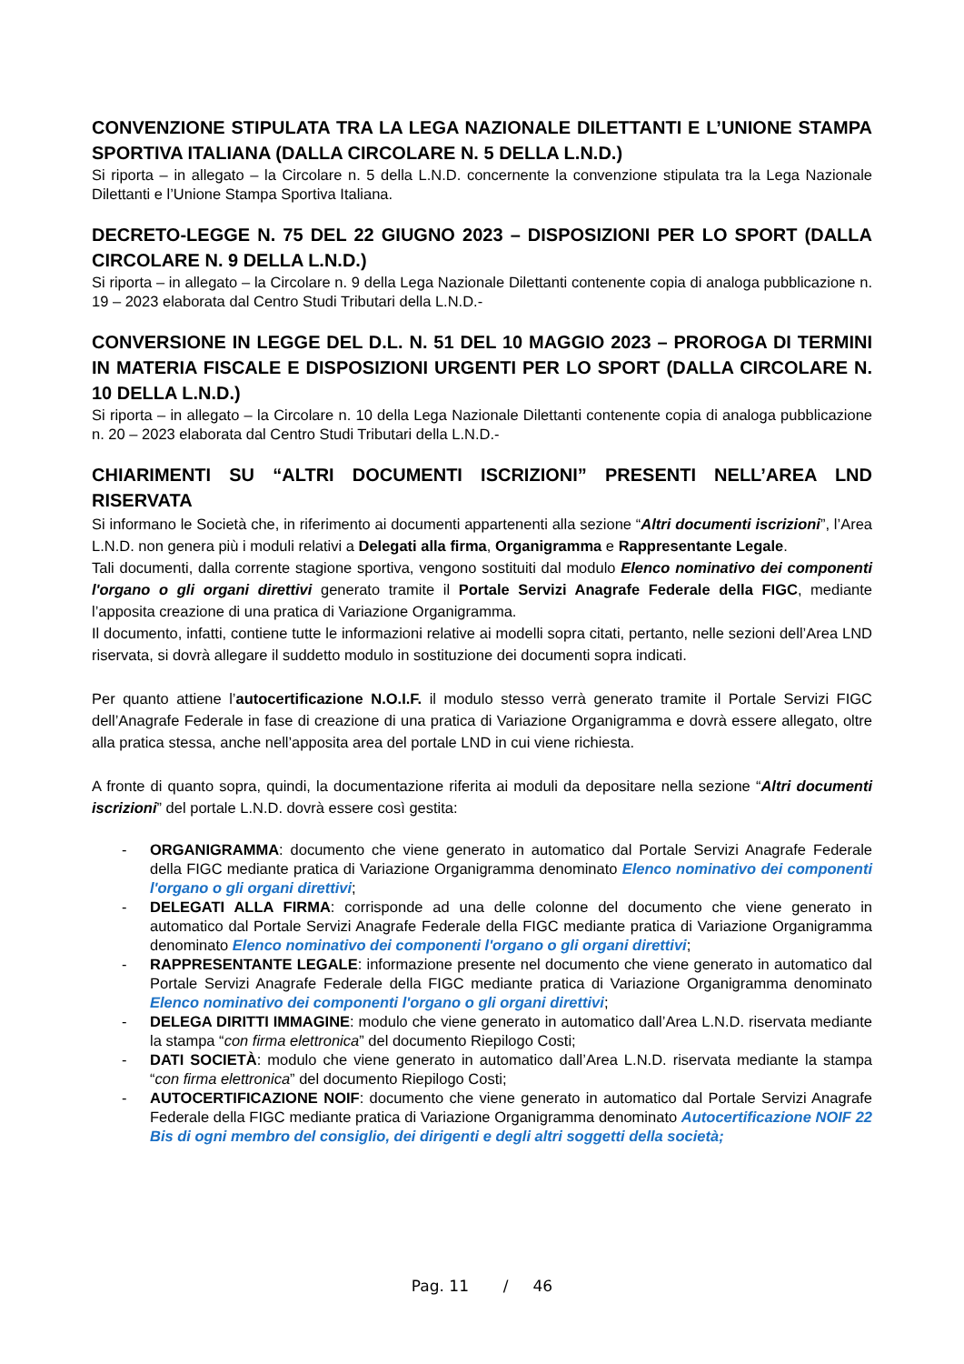CONVENZIONE STIPULATA TRA LA LEGA NAZIONALE DILETTANTI E L’UNIONE STAMPA SPORTIVA ITALIANA (DALLA CIRCOLARE N. 5 DELLA L.N.D.)
Si riporta – in allegato – la Circolare n. 5 della L.N.D. concernente la convenzione stipulata tra la Lega Nazionale Dilettanti e l’Unione Stampa Sportiva Italiana.
DECRETO-LEGGE N. 75 DEL 22 GIUGNO 2023 – DISPOSIZIONI PER LO SPORT (DALLA CIRCOLARE N. 9 DELLA L.N.D.)
Si riporta – in allegato – la Circolare n. 9 della Lega Nazionale Dilettanti contenente copia di analoga pubblicazione n. 19 – 2023 elaborata dal Centro Studi Tributari della L.N.D.-
CONVERSIONE IN LEGGE DEL D.L. N. 51 DEL 10 MAGGIO 2023 – PROROGA DI TERMINI IN MATERIA FISCALE E DISPOSIZIONI URGENTI PER LO SPORT (DALLA CIRCOLARE N. 10 DELLA L.N.D.)
Si riporta – in allegato – la Circolare n. 10 della Lega Nazionale Dilettanti contenente copia di analoga pubblicazione n. 20 – 2023 elaborata dal Centro Studi Tributari della L.N.D.-
CHIARIMENTI SU “ALTRI DOCUMENTI ISCRIZIONI” PRESENTI NELL’AREA LND RISERVATA
Si informano le Società che, in riferimento ai documenti appartenenti alla sezione “Altri documenti iscrizioni”, l’Area L.N.D. non genera più i moduli relativi a Delegati alla firma, Organigramma e Rappresentante Legale.
Tali documenti, dalla corrente stagione sportiva, vengono sostituiti dal modulo Elenco nominativo dei componenti l'organo o gli organi direttivi generato tramite il Portale Servizi Anagrafe Federale della FIGC, mediante l’apposita creazione di una pratica di Variazione Organigramma.
Il documento, infatti, contiene tutte le informazioni relative ai modelli sopra citati, pertanto, nelle sezioni dell’Area LND riservata, si dovrà allegare il suddetto modulo in sostituzione dei documenti sopra indicati.
Per quanto attiene l’autocertificazione N.O.I.F. il modulo stesso verrà generato tramite il Portale Servizi FIGC dell’Anagrafe Federale in fase di creazione di una pratica di Variazione Organigramma e dovrà essere allegato, oltre alla pratica stessa, anche nell’apposita area del portale LND in cui viene richiesta.
A fronte di quanto sopra, quindi, la documentazione riferita ai moduli da depositare nella sezione “Altri documenti iscrizioni” del portale L.N.D. dovrà essere così gestita:
- ORGANIGRAMMA: documento che viene generato in automatico dal Portale Servizi Anagrafe Federale della FIGC mediante pratica di Variazione Organigramma denominato Elenco nominativo dei componenti l'organo o gli organi direttivi;
- DELEGATI ALLA FIRMA: corrisponde ad una delle colonne del documento che viene generato in automatico dal Portale Servizi Anagrafe Federale della FIGC mediante pratica di Variazione Organigramma denominato Elenco nominativo dei componenti l'organo o gli organi direttivi;
- RAPPRESENTANTE LEGALE: informazione presente nel documento che viene generato in automatico dal Portale Servizi Anagrafe Federale della FIGC mediante pratica di Variazione Organigramma denominato Elenco nominativo dei componenti l'organo o gli organi direttivi;
- DELEGA DIRITTI IMMAGINE: modulo che viene generato in automatico dall’Area L.N.D. riservata mediante la stampa “con firma elettronica” del documento Riepilogo Costi;
- DATI SOCIETÀ: modulo che viene generato in automatico dall’Area L.N.D. riservata mediante la stampa “con firma elettronica” del documento Riepilogo Costi;
- AUTOCERTIFICAZIONE NOIF: documento che viene generato in automatico dal Portale Servizi Anagrafe Federale della FIGC mediante pratica di Variazione Organigramma denominato Autocertificazione NOIF 22 Bis di ogni membro del consiglio, dei dirigenti e degli altri soggetti della società;
Pag. 11 / 46